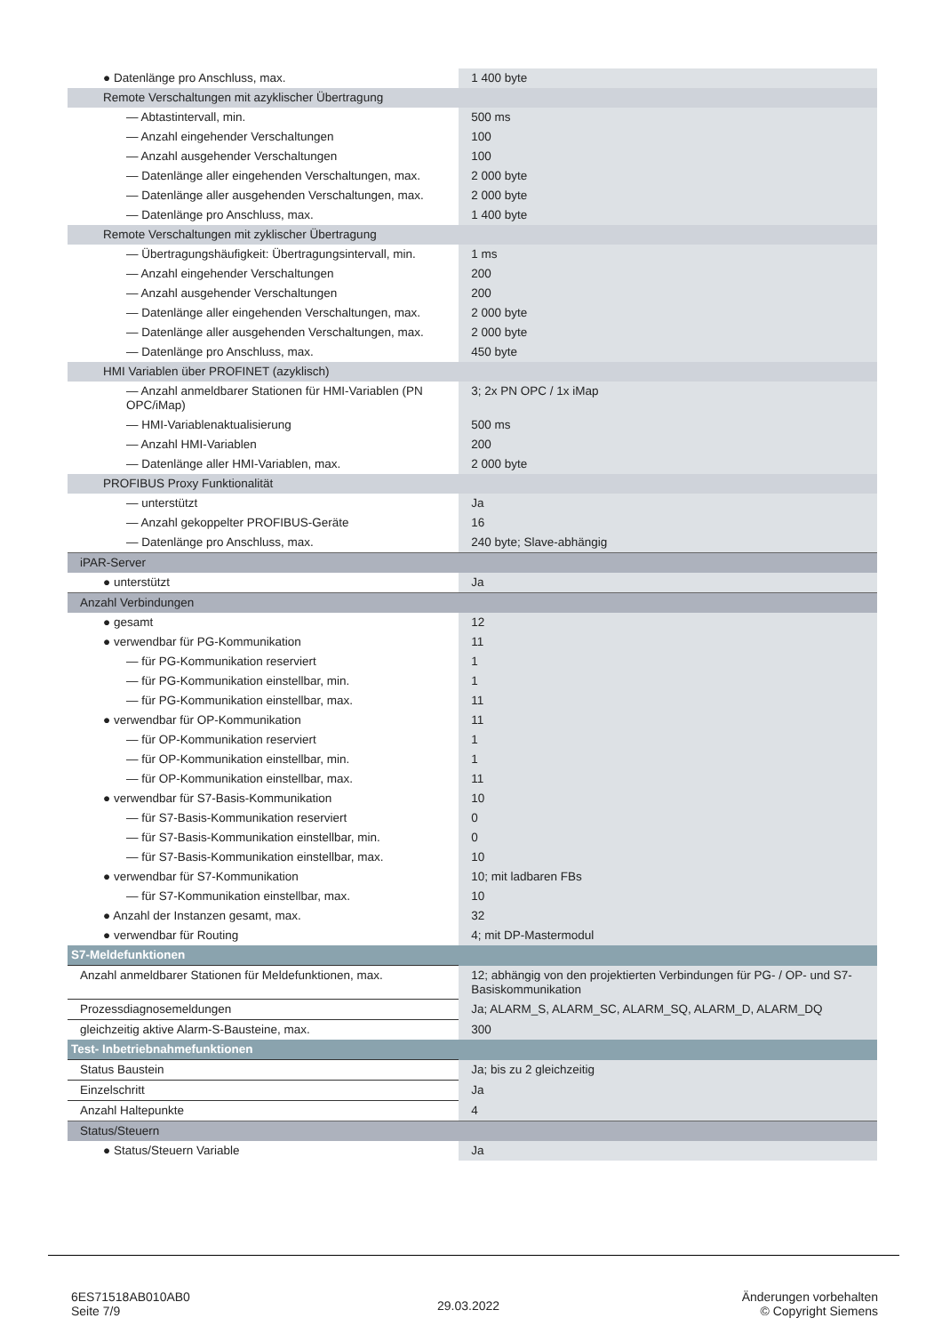| ● Datenlänge pro Anschluss, max. | 1 400 byte |
| Remote Verschaltungen mit azyklischer Übertragung | |
| — Abtastintervall, min. | 500 ms |
| — Anzahl eingehender Verschaltungen | 100 |
| — Anzahl ausgehender Verschaltungen | 100 |
| — Datenlänge aller eingehenden Verschaltungen, max. | 2 000 byte |
| — Datenlänge aller ausgehenden Verschaltungen, max. | 2 000 byte |
| — Datenlänge pro Anschluss, max. | 1 400 byte |
| Remote Verschaltungen mit zyklischer Übertragung | |
| — Übertragungshäufigkeit: Übertragungsintervall, min. | 1 ms |
| — Anzahl eingehender Verschaltungen | 200 |
| — Anzahl ausgehender Verschaltungen | 200 |
| — Datenlänge aller eingehenden Verschaltungen, max. | 2 000 byte |
| — Datenlänge aller ausgehenden Verschaltungen, max. | 2 000 byte |
| — Datenlänge pro Anschluss, max. | 450 byte |
| HMI Variablen über PROFINET (azyklisch) | |
| — Anzahl anmeldbarer Stationen für HMI-Variablen (PN OPC/iMap) | 3; 2x PN OPC / 1x iMap |
| — HMI-Variablenaktualisierung | 500 ms |
| — Anzahl HMI-Variablen | 200 |
| — Datenlänge aller HMI-Variablen, max. | 2 000 byte |
| PROFIBUS Proxy Funktionalität | |
| — unterstützt | Ja |
| — Anzahl gekoppelter PROFIBUS-Geräte | 16 |
| — Datenlänge pro Anschluss, max. | 240 byte; Slave-abhängig |
| iPAR-Server | |
| ● unterstützt | Ja |
| Anzahl Verbindungen | |
| ● gesamt | 12 |
| ● verwendbar für PG-Kommunikation | 11 |
| — für PG-Kommunikation reserviert | 1 |
| — für PG-Kommunikation einstellbar, min. | 1 |
| — für PG-Kommunikation einstellbar, max. | 11 |
| ● verwendbar für OP-Kommunikation | 11 |
| — für OP-Kommunikation reserviert | 1 |
| — für OP-Kommunikation einstellbar, min. | 1 |
| — für OP-Kommunikation einstellbar, max. | 11 |
| ● verwendbar für S7-Basis-Kommunikation | 10 |
| — für S7-Basis-Kommunikation reserviert | 0 |
| — für S7-Basis-Kommunikation einstellbar, min. | 0 |
| — für S7-Basis-Kommunikation einstellbar, max. | 10 |
| ● verwendbar für S7-Kommunikation | 10; mit ladbaren FBs |
| — für S7-Kommunikation einstellbar, max. | 10 |
| ● Anzahl der Instanzen gesamt, max. | 32 |
| ● verwendbar für Routing | 4; mit DP-Mastermodul |
| S7-Meldefunktionen | |
| Anzahl anmeldbarer Stationen für Meldefunktionen, max. | 12; abhängig von den projektierten Verbindungen für PG- / OP- und S7-Basiskommunikation |
| Prozessdiagnosemeldungen | Ja; ALARM_S, ALARM_SC, ALARM_SQ, ALARM_D, ALARM_DQ |
| gleichzeitig aktive Alarm-S-Bausteine, max. | 300 |
| Test- Inbetriebnahmefunktionen | |
| Status Baustein | Ja; bis zu 2 gleichzeitig |
| Einzelschritt | Ja |
| Anzahl Haltepunkte | 4 |
| Status/Steuern | |
| ● Status/Steuern Variable | Ja |
6ES71518AB010AB0
Seite 7/9
29.03.2022
Änderungen vorbehalten
© Copyright Siemens